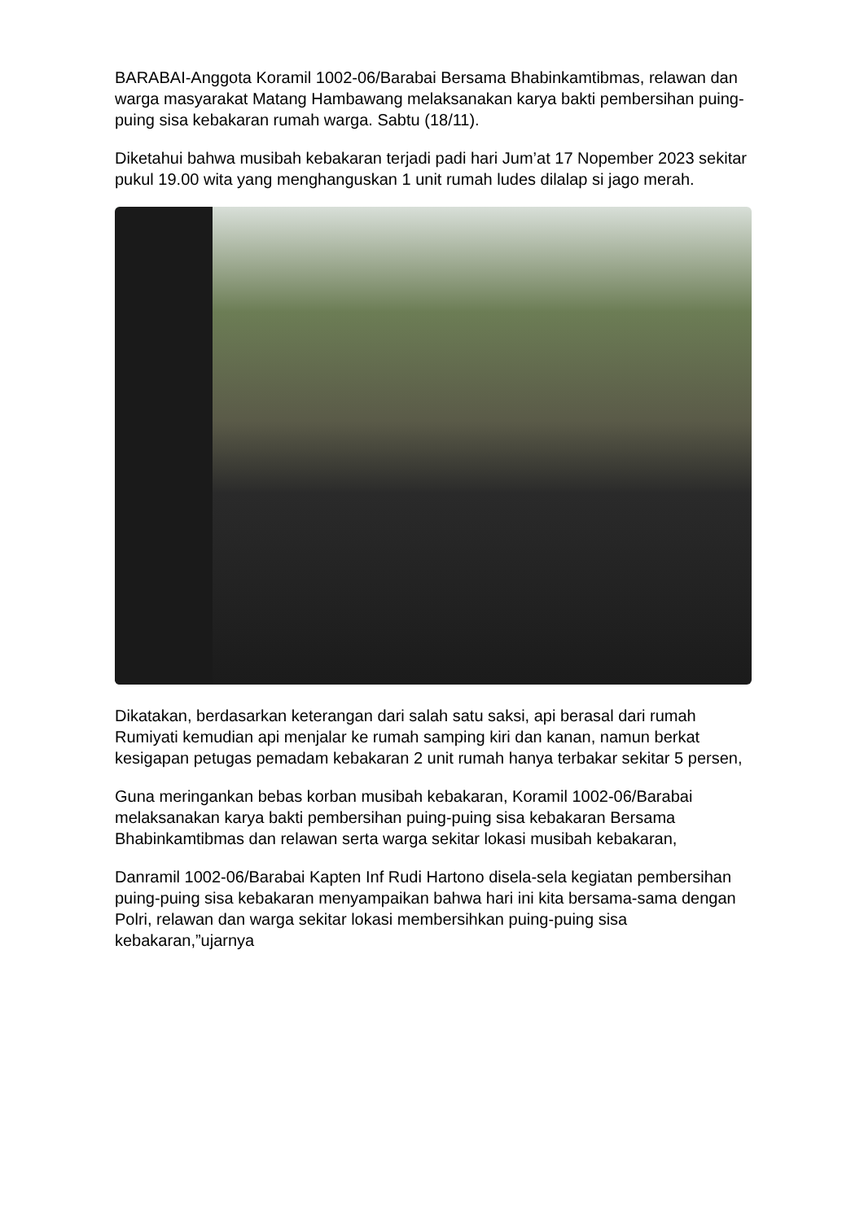BARABAI-Anggota Koramil 1002-06/Barabai Bersama Bhabinkamtibmas, relawan dan warga masyarakat Matang Hambawang melaksanakan karya bakti pembersihan puing-puing sisa kebakaran rumah warga. Sabtu (18/11).
Diketahui bahwa musibah kebakaran terjadi padi hari Jum’at 17 Nopember 2023 sekitar pukul 19.00 wita yang menghanguskan 1 unit rumah ludes dilalap si jago merah.
Dikatakan, berdasarkan keterangan dari salah satu saksi, api berasal dari rumah Rumiyati kemudian api menjalar ke rumah samping kiri dan kanan, namun berkat kesigapan petugas pemadam kebakaran 2 unit rumah hanya terbakar sekitar 5 persen,
Guna meringankan bebas korban musibah kebakaran, Koramil 1002-06/Barabai melaksanakan karya bakti pembersihan puing-puing sisa kebakaran Bersama Bhabinkamtibmas dan relawan serta warga sekitar lokasi musibah kebakaran,
Danramil 1002-06/Barabai Kapten Inf Rudi Hartono disela-sela kegiatan pembersihan puing-puing sisa kebakaran menyampaikan bahwa hari ini kita bersama-sama dengan Polri, relawan dan warga sekitar lokasi membersihkan puing-puing sisa kebakaran,”ujarnya